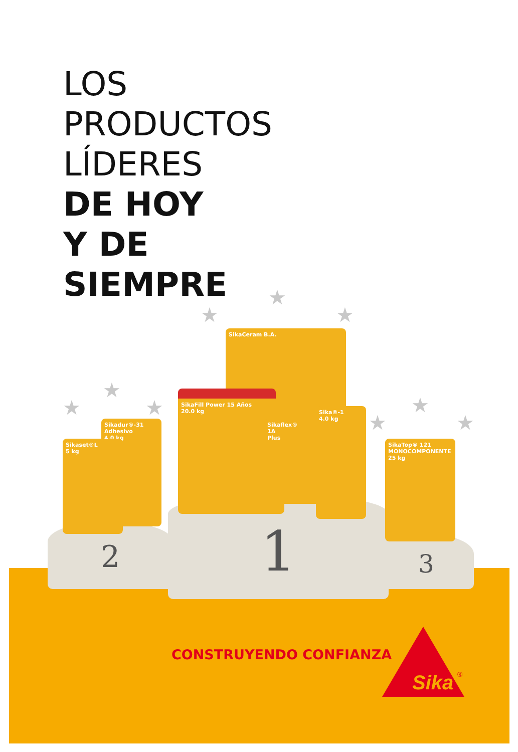LOS
PRODUCTOS
LÍDERES
DE HOY
Y DE
SIEMPRE
★
★
★
★
★
★
★
★
★
2 1 3
SikaCeram B.A.
SikaFill Power 15 Años
20.0 kg
Sikaflex® 1A Plus
Sika®-1
4.0 kg
Sikadur®-31 Adhesivo
4.0 kg
Sikaset®L
5 kg
SikaTop® 121 MONOCOMPONENTE
25 kg
CONSTRUYENDO CONFIANZA
Sika
®